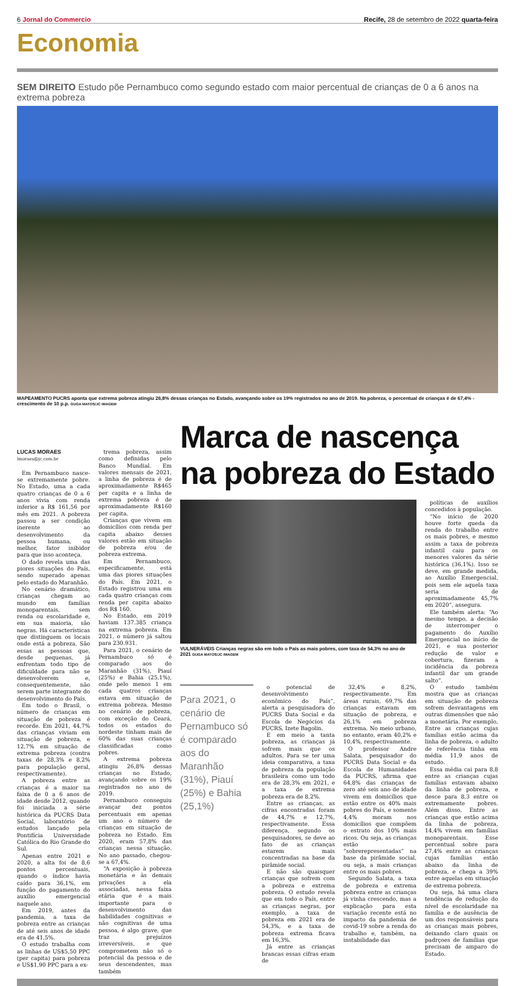6 Jornal do Commercio Recife, 28 de setembro de 2022 quarta-feira
Economia
SEM DIREITO Estudo põe Pernambuco como segundo estado com maior percentual de crianças de 0 a 6 anos na extrema pobreza
MAPEAMENTO PUCRS aponta que extrema pobreza atingiu 26,8% dessas crianças no Estado, avançando sobre os 19% registrados no ano de 2019. Na pobreza, o percentual de crianças é de 67,4% - crescimento de 10 p.p. GUGA MATOS/JC IMAGEM
LUCAS MORAES
lmoraes@jc.com.br
Em Pernambuco nasce-se extremamente pobre. No Estado, uma a cada quatro crianças de 0 a 6 anos vivia com renda inferior a R$ 161,56 por mês em 2021. A pobreza passou a ser condição inerente ao desenvolvimento da pessoa humana, ou melhor, fator inibidor para que isso aconteça.
O dado revela uma das piores situações do País, sendo superado apenas pelo estado do Maranhão.
No cenário dramático, crianças chegam ao mundo em famílias monoparentais, sem renda ou escolaridade e, em sua maioria, são negras. Há características que distinguem os locais onde está a pobreza. São essas as pessoas que, desde pequenas, já enfrentam todo tipo de dificuldade para não se desenvolverem e, consequentemente, não serem parte integrante do desenvolvimento do País.
Em todo o Brasil, o número de crianças em situação de pobreza é recorde. Em 2021, 44,7% das crianças viviam em situação de pobreza, e 12,7% em situação de extrema pobreza (contra taxas de 28,3% e 8,2% para população geral, respectivamente).
A pobreza entre as crianças é a maior na faixa de 0 a 6 anos de idade desde 2012, quando foi iniciada a série histórica da PUCRS Data Social, laboratório de estudos lançado pela Pontifícia Universidade Católica do Rio Grande do Sul.
Apenas entre 2021 e 2020, a alta foi de 8,6 pontos percentuais, quando o índice havia caído para 36,1%, em função do pagamento do auxílio emergencial naquele ano.
Em 2019, antes da pandemia, a taxa de pobreza entre as crianças de até seis anos de idade era de 41,5%.
O estudo trabalha com as linhas de US$5,50 PPC (per capita) para pobreza e US$1,90 PPC para a ex-
trema pobreza, assim como definidas pelo Banco Mundial. Em valores mensais de 2021, a linha de pobreza é de aproximadamente R$465 per capita e a linha de extrema pobreza é de aproximadamente R$160 per capita.
Crianças que vivem em domicílios com renda per capita abaixo desses valores estão em situação de pobreza e/ou de pobreza extrema.
Em Pernambuco, especificamente, está uma das piores situações do País. Em 2021, o Estado registrou uma em cada quatro crianças com renda per capita abaixo dos R$ 160.
No Estado, em 2019 haviam 137.385 criança na extrema pobreza. Em 2021, o número já saltou para 230.931.
Para 2021, o cenário de Pernambuco só é comparado aos do Maranhão (31%), Piauí (25%) e Bahia (25,1%), onde pelo menos 1 em cada quatros crianças estava em situação de extrema pobreza. Mesmo no cenário de pobreza, com exceção do Ceará, todos os estados do nordeste tinham mais de 60% das suas crianças classificadas como pobres.
A extrema pobreza atingiu 26,8% dessas crianças no Estado, avançando sobre os 19% registrados no ano de 2019.
Pernambuco conseguiu avançar dez pontos percentuais em apenas um ano o número de crianças em situação de pobreza no Estado. Em 2020, eram 57,8% das crianças nessa situação. No ano passado, chegou-se a 67,4%.
“A exposição à pobreza monetária e às demais privações a ela associadas, nessa faixa etária que é a mais importante para o desenvolvimento das habilidades cognitivas e não cognitivas de uma pessoa, é algo grave, que traz prejuízos irreversíveis, e que comprometem não só o potencial da pessoa e de seus descendentes, mas também
Marca de nascença na pobreza do Estado
VULNERÁVEIS Crianças negras são em todo o País as mais pobres, com taxa de 54,3% no ano de 2021 GUGA MATOS/JC IMAGEM
políticas de auxílios concedidos à população.
“No início de 2020 houve forte queda da renda do trabalho entre os mais pobres, e mesmo assim a taxa de pobreza infantil caiu para os menores valores da série histórica (36,1%). Isso se deve, em grande medida, ao Auxílio Emergencial, pois sem ele aquela taxa seria de aproximadamente 45,7% em 2020”, assegura.
Ele também alerta: “Ao mesmo tempo, a decisão de interromper o pagamento do Auxílio Emergencial no início de 2021, e sua posterior redução de valor e cobertura, fizeram a incidência da pobreza infantil dar um grande salto”.
Para 2021, o cenário de Pernambuco só é comparado aos do Maranhão (31%), Piauí (25%) e Bahia (25,1%)
o potencial de desenvolvimento econômico do País”, alerta a pesquisadora do PUCRS Data Social e da Escola de Negócios da PUCRS, Izete Bagolin.
E em meio a tanta pobreza, as crianças já sofrem mais que os adultos. Para se ter uma ideia comparativa, a taxa de pobreza da população brasileira como um todo era de 28,3% em 2021, e a taxa de extrema pobreza era de 8,2%.
Entre as crianças, as cifras encontradas foram de 44,7% e 12,7%, respectivamente. Essa diferença, segundo os pesquisadores, se deve ao fato de as crianças estarem mais concentradas na base da pirâmide social.
E não são quaisquer crianças que sofrem com a pobreza e extrema pobreza. O estudo revela que em todo o País, entre as crianças negras, por exemplo, a taxa de pobreza em 2021 era de 54,3%, e a taxa de pobreza extrema ficava em 16,3%.
Já entre as crianças brancas essas cifras eram de
32,4% e 8,2%, respectivamente. Em áreas rurais, 69,7% das crianças estavam em situação de pobreza, e 26,1% em pobreza extrema. No meio urbano, no entanto, eram 40,2% e 10,4%, respectivamente.
O professor Andre Salata, pesquisador do PUCRS Data Social e da Escola de Humanidades da PUCRS, afirma que 64,8% das crianças de zero até seis ano de idade vivem em domicílios que estão entre os 40% mais pobres do País, e somente 4,4% moram nos domicílios que compõem o estrato dos 10% mais ricos. Ou seja, as crianças estão “sobrerepresentadas” na base da pirâmide social, ou seja, a mais crianças entre os mais pobres.
Segundo Salata, a taxa de pobreza e extrema pobreza entre as crianças já vinha crescendo, mas a explicação para esta variação recente está no impacto da pandemia de covid-19 sobre a renda do trabalho e, também, na instabilidade das
O estudo também mostra que as crianças em situação de pobreza sofrem desvantagens em outras dimensões que não a monetária. Por exemplo, Entre as crianças cujas famílias estão acima da linha de pobreza, o adulto de referência tinha em média 11,9 anos de estudo.
Essa média cai para 8,8 entre as crianças cujas famílias estavam abaixo da linha de pobreza, e desce para 8,3 entre os extremamente pobres. Além disso, Entre as crianças que estão acima da linha de pobreza, 14,4% vivem em famílias monoparentais. Esse percentual sobre para 27,4% entre as crianças cujas famílias estão abaixo da linha de pobreza, e chega a 39% entre aquelas em situação de extrema pobreza.
Ou seja, há uma clara tendência de redução do nível de escolaridade na família e de ausência de um dos responsáveis para as crianças mais pobres, deixando claro quais os padrçoes de famílias que precisam de amparo do Estado.